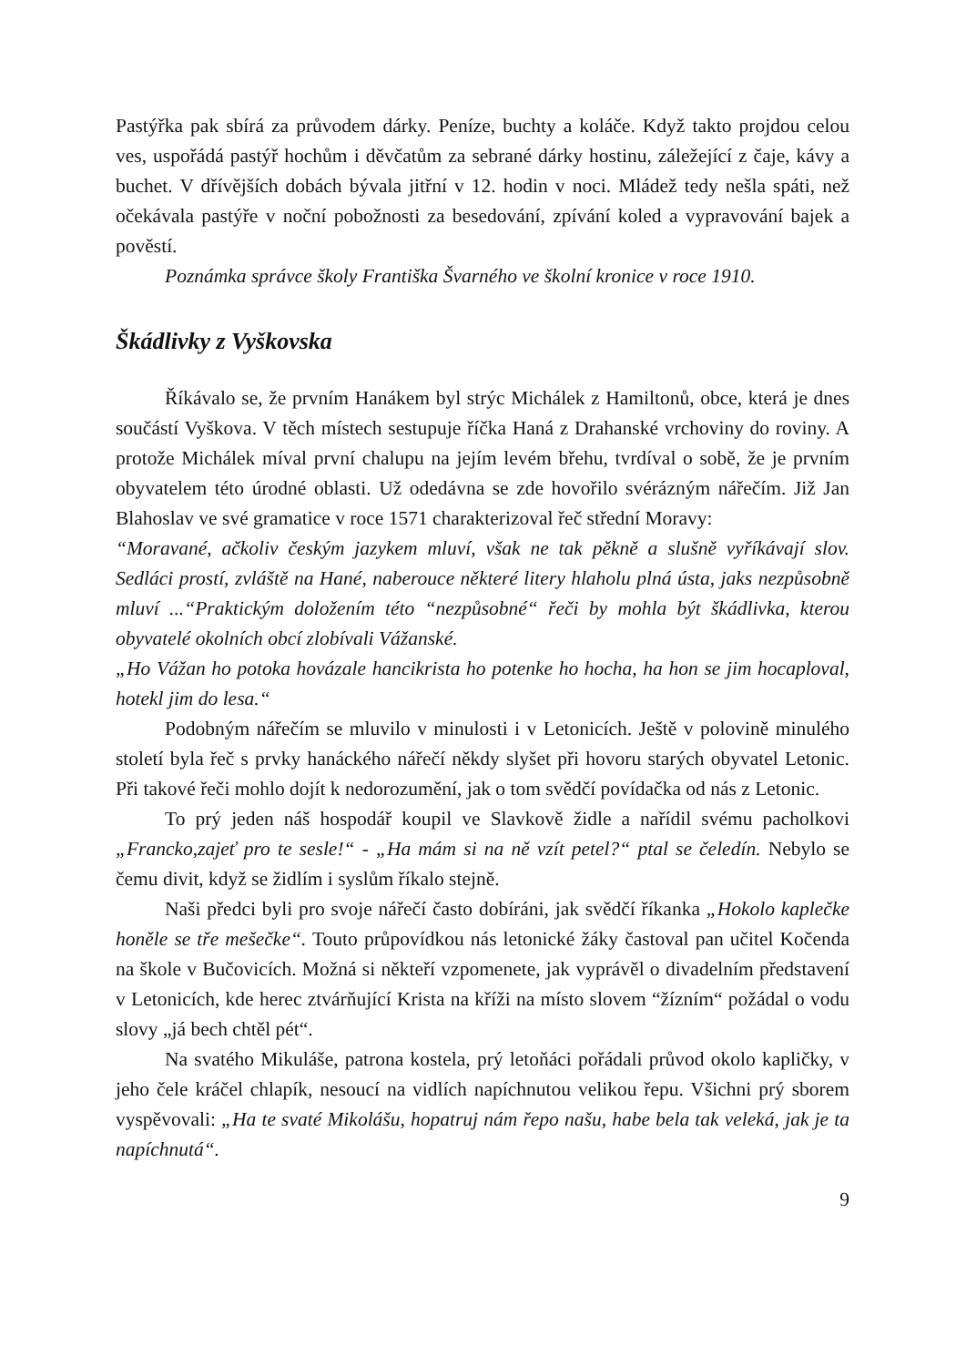Pastýřka pak sbírá za průvodem dárky. Peníze, buchty a koláče. Když takto projdou celou ves, uspořádá pastýř hochům i děvčatům za sebrané dárky hostinu, záležející z čaje, kávy a buchet. V dřívějších dobách bývala jitřní v 12. hodin v noci. Mládež tedy nešla spáti, než očekávala pastýře v noční pobožnosti za besedování, zpívání koled a vypravování bajek a pověstí.
Poznámka správce školy Františka Švarného ve školní kronice v roce 1910.
Škádlivky z Vyškovska
Říkávalo se, že prvním Hanákem byl strýc Michálek z Hamiltonů, obce, která je dnes součástí Vyškova. V těch místech sestupuje říčka Haná z Drahanské vrchoviny do roviny. A protože Michálek míval první chalupu na jejím levém břehu, tvrdíval o sobě, že je prvním obyvatelem této úrodné oblasti. Už odedávna se zde hovořilo svérázným nářečím. Již Jan Blahoslav ve své gramatice v roce 1571 charakterizoval řeč střední Moravy:
“Moravané, ačkoliv českým jazykem mluví, však ne tak pěkně a slušně vyříkávají slov. Sedláci prostí, zvláště na Hané, naberouce některé litery hlaholu plná ústa, jaks nezpůsobně mluví ...“Praktickým doložením této “nezpůsobné“ řeči by mohla být škádlivka, kterou obyvatelé okolních obcí zlobívali Vážanské.
„Ho Vážan ho potoka hovázale hancikrista ho potenke ho hocha, ha hon se jim hocaploval, hotekl jim do lesa.“
Podobným nářečím se mluvilo v minulosti i v Letonicích. Ještě v polovině minulého století byla řeč s prvky hanáckého nářečí někdy slyšet při hovoru starých obyvatel Letonic. Při takové řeči mohlo dojít k nedorozumění, jak o tom svědčí povídačka od nás z Letonic.
To prý jeden náš hospodář koupil ve Slavkově židle a nařídil svému pacholkovi „Francko,zajeť pro te sesle!“ - „Ha mám si na ně vzít petel?“ ptal se čeledín. Nebylo se čemu divit, když se židlím i syslům říkalo stejně.
Naši předci byli pro svoje nářečí často dobíráni, jak svědčí říkanka „Hokolo kaplečke honěle se tře mešečke“. Touto průpovídkou nás letonické žáky častoval pan učitel Kočenda na škole v Bučovicích. Možná si někteří vzpomenete, jak vyprávěl o divadelním představení v Letonicích, kde herec ztvárňující Krista na kříži na místo slovem “žízním“ požádal o vodu slovy „já bech chtěl pét“.
Na svatého Mikuláše, patrona kostela, prý letoňáci pořádali průvod okolo kapličky, v jeho čele kráčel chlapík, nesoucí na vidlích napíchnutou velikou řepu. Všichni prý sborem vyspěvovali: „Ha te svaté Mikolášu, hopatruj nám řepo našu, habe bela tak veleká, jak je ta napíchnutá“.
9